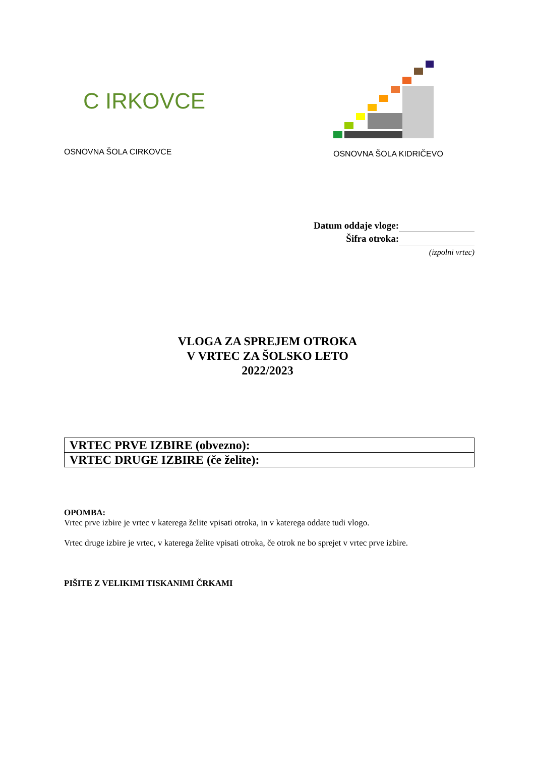C IRKOVCE
OSNOVNA ŠOLA CIRKOVCE
OSNOVNA ŠOLA KIDRIČEVO
Datum oddaje vloge:
Šifra otroka:
(izpolni vrtec)
VLOGA ZA SPREJEM OTROKA
V VRTEC ZA ŠOLSKO LETO
2022/2023
| VRTEC PRVE IZBIRE (obvezno): |
| VRTEC DRUGE IZBIRE (če želite): |
OPOMBA:
Vrtec prve izbire je vrtec v katerega želite vpisati otroka, in v katerega oddate tudi vlogo.
Vrtec druge izbire je vrtec, v katerega želite vpisati otroka, če otrok ne bo sprejet v vrtec prve izbire.
PIŠITE Z VELIKIMI TISKANIMI ČRKAMI